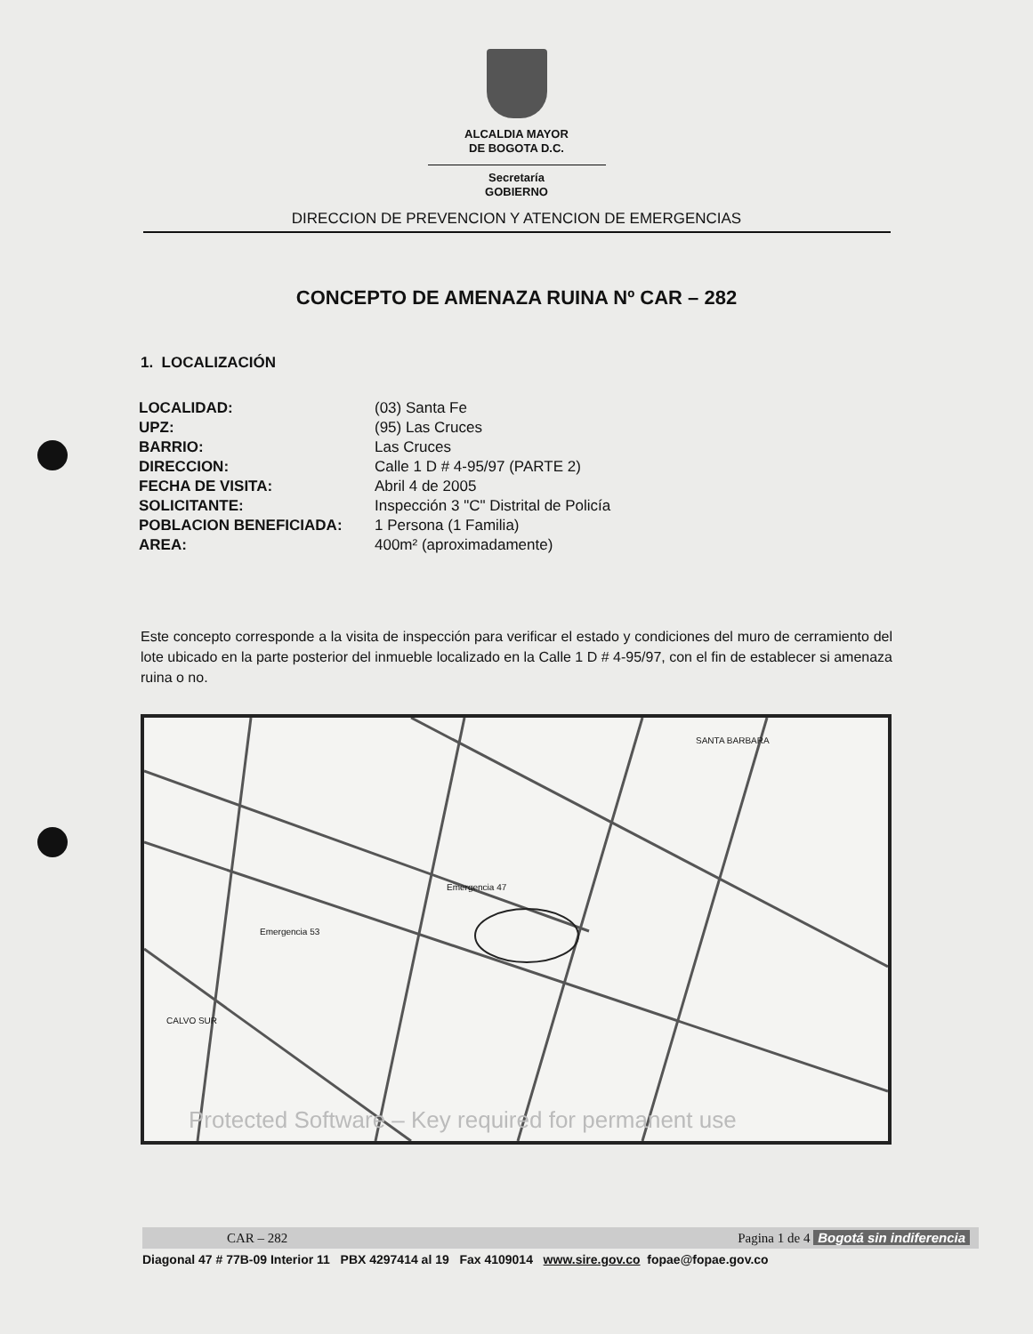ALCALDIA MAYOR
DE BOGOTA D.C.
Secretaría
GOBIERNO
DIRECCION DE PREVENCION Y ATENCION DE EMERGENCIAS
CONCEPTO DE AMENAZA RUINA Nº CAR – 282
1. LOCALIZACIÓN
| LOCALIDAD: | (03) Santa Fe |
| UPZ: | (95) Las Cruces |
| BARRIO: | Las Cruces |
| DIRECCION: | Calle 1 D # 4-95/97 (PARTE 2) |
| FECHA DE VISITA: | Abril 4 de 2005 |
| SOLICITANTE: | Inspección 3 "C" Distrital de Policía |
| POBLACION BENEFICIADA: | 1 Persona (1 Familia) |
| AREA: | 400m² (aproximadamente) |
Este concepto corresponde a la visita de inspección para verificar el estado y condiciones del muro de cerramiento del lote ubicado en la parte posterior del inmueble localizado en la Calle 1 D # 4-95/97, con el fin de establecer si amenaza ruina o no.
SANTA BARBARA
Emergencia 47
Emergencia 53
CALVO SUR
Protected Software – Key required for permanent use
CAR – 282 Pagina 1 de 4 Bogotá sin indiferencia
Diagonal 47 # 77B-09 Interior 11 PBX 4297414 al 19 Fax 4109014 www.sire.gov.co fopae@fopae.gov.co